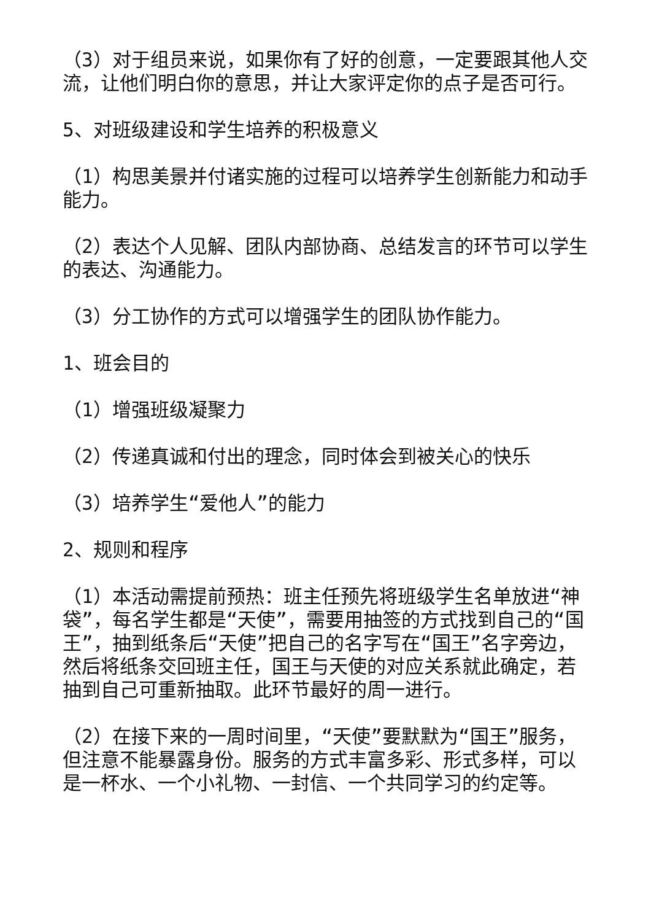（3）对于组员来说，如果你有了好的创意，一定要跟其他人交流，让他们明白你的意思，并让大家评定你的点子是否可行。
5、对班级建设和学生培养的积极意义
（1）构思美景并付诸实施的过程可以培养学生创新能力和动手能力。
（2）表达个人见解、团队内部协商、总结发言的环节可以学生的表达、沟通能力。
（3）分工协作的方式可以增强学生的团队协作能力。
1、班会目的
（1）增强班级凝聚力
（2）传递真诚和付出的理念，同时体会到被关心的快乐
（3）培养学生“爱他人”的能力
2、规则和程序
（1）本活动需提前预热：班主任预先将班级学生名单放进“神袋”，每名学生都是“天使”，需要用抽签的方式找到自己的“国王”，抽到纸条后“天使”把自己的名字写在“国王”名字旁边，然后将纸条交回班主任，国王与天使的对应关系就此确定，若抽到自己可重新抽取。此环节最好的周一进行。
（2）在接下来的一周时间里，“天使”要默默为“国王”服务，但注意不能暴露身份。服务的方式丰富多彩、形式多样，可以是一杯水、一个小礼物、一封信、一个共同学习的约定等。